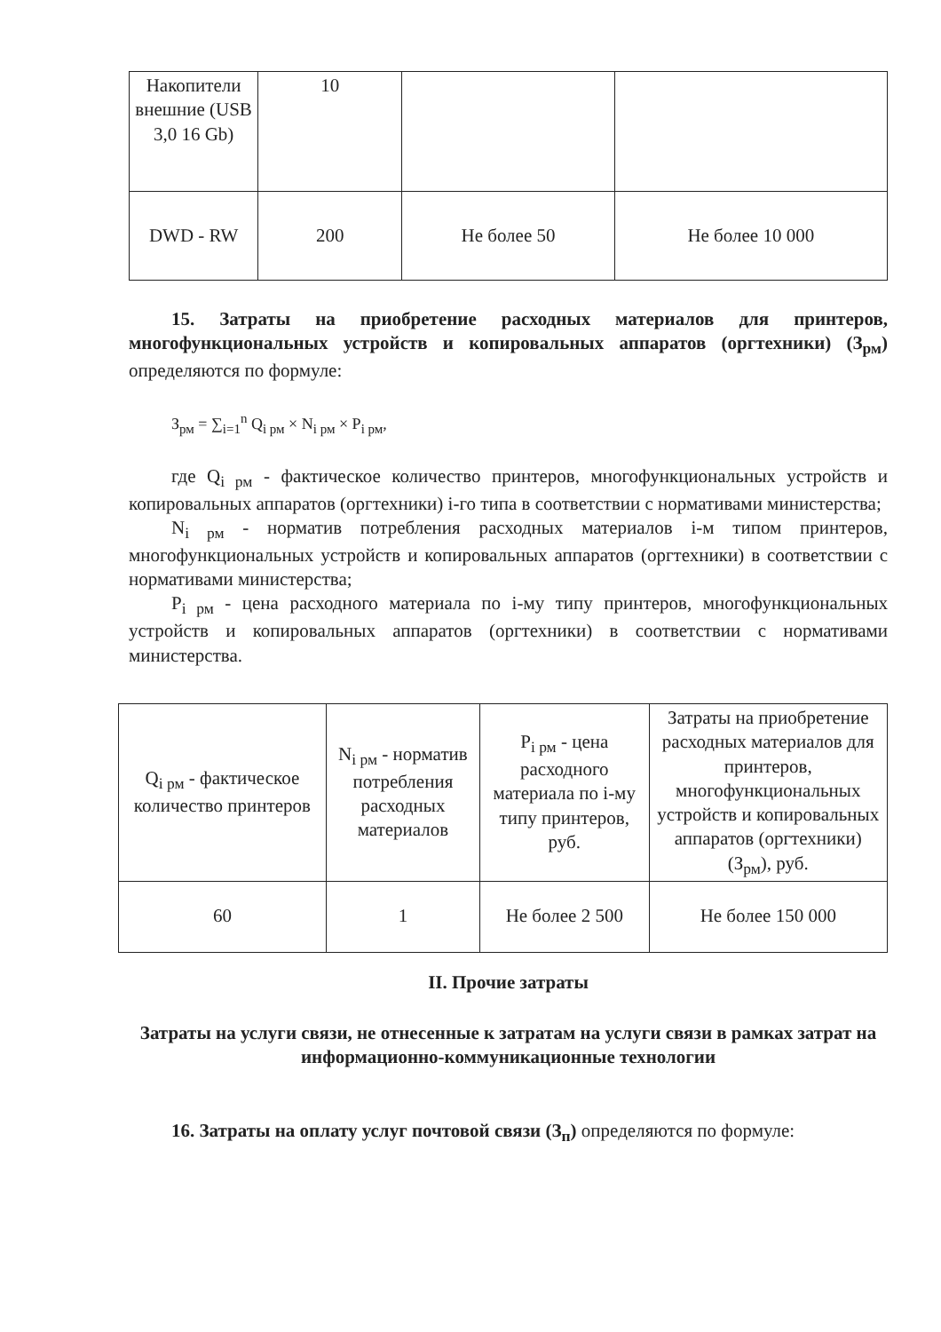| Накопители внешние (USB 3,0 16 Gb) | 10 | | |
| DWD - RW | 200 | Не более 50 | Не более 10 000 |
15. Затраты на приобретение расходных материалов для принтеров, многофункциональных устройств и копировальных аппаратов (оргтехники) (З<sub>рм</sub>) определяются по формуле:
З<sub>рм</sub> = ∑<sub>i=1</sub><sup>n</sup> Q<sub>i рм</sub> × N<sub>i рм</sub> × P<sub>i рм</sub>,
где Q<sub>i рм</sub> - фактическое количество принтеров, многофункциональных устройств и копировальных аппаратов (оргтехники) i-го типа в соответствии с нормативами министерства;
N<sub>i рм</sub> - норматив потребления расходных материалов i-м типом принтеров, многофункциональных устройств и копировальных аппаратов (оргтехники) в соответствии с нормативами министерства;
P<sub>i рм</sub> - цена расходного материала по i-му типу принтеров, многофункциональных устройств и копировальных аппаратов (оргтехники) в соответствии с нормативами министерства.
| Q<sub>i рм</sub> - фактическое количество принтеров | N<sub>i рм</sub> - норматив потребления расходных материалов | P<sub>i рм</sub> - цена расходного материала по i-му типу принтеров, руб. | Затраты на приобретение расходных материалов для принтеров, многофункциональных устройств и копировальных аппаратов (оргтехники) (З<sub>рм</sub>), руб. |
| 60 | 1 | Не более 2 500 | Не более 150 000 |
II. Прочие затраты
Затраты на услуги связи, не отнесенные к затратам на услуги связи в рамках затрат на информационно-коммуникационные технологии
16. Затраты на оплату услуг почтовой связи (З<sub>п</sub>) определяются по формуле: